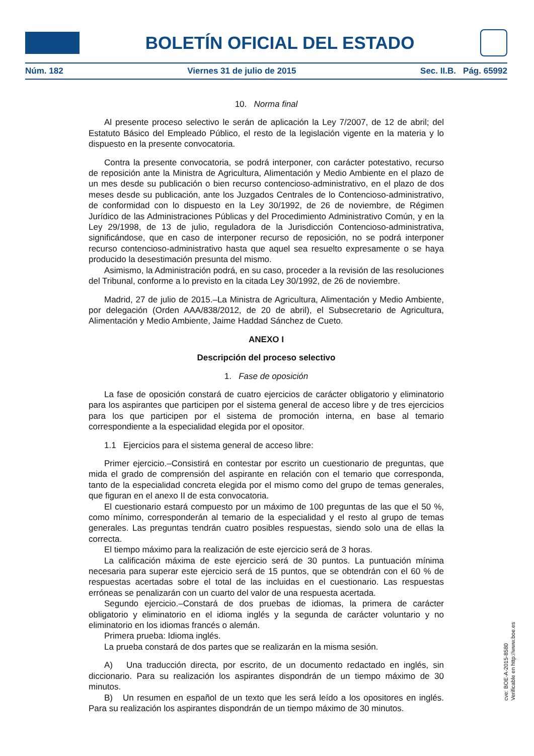BOLETÍN OFICIAL DEL ESTADO
Núm. 182 Viernes 31 de julio de 2015 Sec. II.B. Pág. 65992
10. Norma final
Al presente proceso selectivo le serán de aplicación la Ley 7/2007, de 12 de abril; del Estatuto Básico del Empleado Público, el resto de la legislación vigente en la materia y lo dispuesto en la presente convocatoria.
Contra la presente convocatoria, se podrá interponer, con carácter potestativo, recurso de reposición ante la Ministra de Agricultura, Alimentación y Medio Ambiente en el plazo de un mes desde su publicación o bien recurso contencioso-administrativo, en el plazo de dos meses desde su publicación, ante los Juzgados Centrales de lo Contencioso-administrativo, de conformidad con lo dispuesto en la Ley 30/1992, de 26 de noviembre, de Régimen Jurídico de las Administraciones Públicas y del Procedimiento Administrativo Común, y en la Ley 29/1998, de 13 de julio, reguladora de la Jurisdicción Contencioso-administrativa, significándose, que en caso de interponer recurso de reposición, no se podrá interponer recurso contencioso-administrativo hasta que aquel sea resuelto expresamente o se haya producido la desestimación presunta del mismo.
Asimismo, la Administración podrá, en su caso, proceder a la revisión de las resoluciones del Tribunal, conforme a lo previsto en la citada Ley 30/1992, de 26 de noviembre.
Madrid, 27 de julio de 2015.–La Ministra de Agricultura, Alimentación y Medio Ambiente, por delegación (Orden AAA/838/2012, de 20 de abril), el Subsecretario de Agricultura, Alimentación y Medio Ambiente, Jaime Haddad Sánchez de Cueto.
ANEXO I
Descripción del proceso selectivo
1. Fase de oposición
La fase de oposición constará de cuatro ejercicios de carácter obligatorio y eliminatorio para los aspirantes que participen por el sistema general de acceso libre y de tres ejercicios para los que participen por el sistema de promoción interna, en base al temario correspondiente a la especialidad elegida por el opositor.
1.1 Ejercicios para el sistema general de acceso libre:
Primer ejercicio.–Consistirá en contestar por escrito un cuestionario de preguntas, que mida el grado de comprensión del aspirante en relación con el temario que corresponda, tanto de la especialidad concreta elegida por el mismo como del grupo de temas generales, que figuran en el anexo II de esta convocatoria.
El cuestionario estará compuesto por un máximo de 100 preguntas de las que el 50 %, como mínimo, corresponderán al temario de la especialidad y el resto al grupo de temas generales. Las preguntas tendrán cuatro posibles respuestas, siendo solo una de ellas la correcta.
El tiempo máximo para la realización de este ejercicio será de 3 horas.
La calificación máxima de este ejercicio será de 30 puntos. La puntuación mínima necesaria para superar este ejercicio será de 15 puntos, que se obtendrán con el 60 % de respuestas acertadas sobre el total de las incluidas en el cuestionario. Las respuestas erróneas se penalizarán con un cuarto del valor de una respuesta acertada.
Segundo ejercicio.–Constará de dos pruebas de idiomas, la primera de carácter obligatorio y eliminatorio en el idioma inglés y la segunda de carácter voluntario y no eliminatorio en los idiomas francés o alemán.
Primera prueba: Idioma inglés.
La prueba constará de dos partes que se realizarán en la misma sesión.
A) Una traducción directa, por escrito, de un documento redactado en inglés, sin diccionario. Para su realización los aspirantes dispondrán de un tiempo máximo de 30 minutos.
B) Un resumen en español de un texto que les será leído a los opositores en inglés. Para su realización los aspirantes dispondrán de un tiempo máximo de 30 minutos.
cve: BOE-A-2015-8580
Verificable en http://www.boe.es